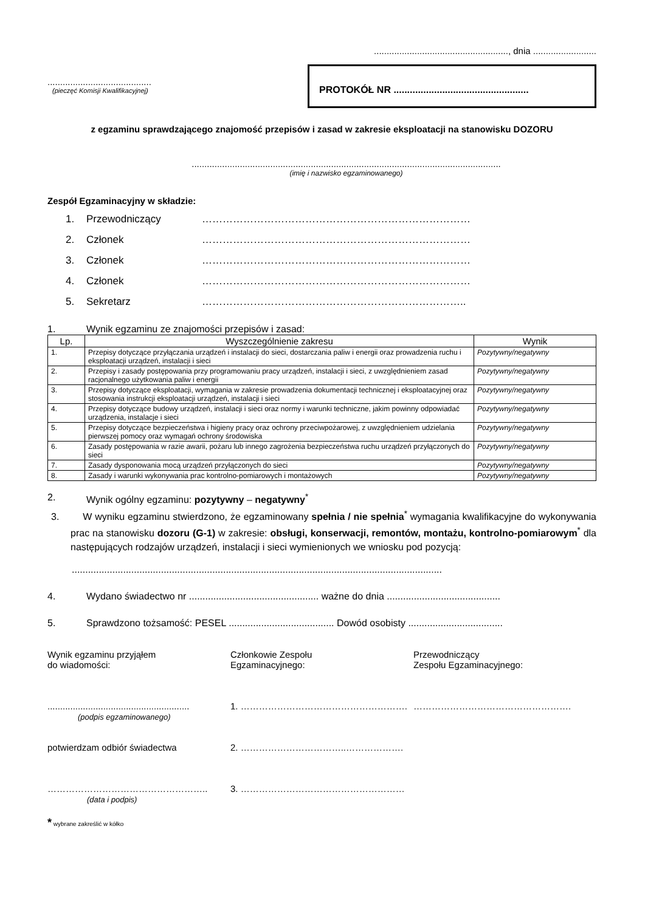....................................................., dnia .........................
.........................................
(pieczęć Komisji Kwalifikacyjnej)
PROTOKÓŁ NR ..................................................
z egzaminu sprawdzającego znajomość przepisów i zasad w zakresie eksploatacji na stanowisku DOZORU
..........................................................................................................................
(imię i nazwisko egzaminowanego)
Zespół Egzaminacyjny w składzie:
1. Przewodniczący ……………………………………………………………………
2. Członek ……………………………………………………………………
3. Członek ……………………………………………………………………
4. Członek ……………………………………………………………………
5. Sekretarz …………………………………………………………………..
1. Wynik egzaminu ze znajomości przepisów i zasad:
| Lp. | Wyszczególnienie zakresu | Wynik |
| --- | --- | --- |
| 1. | Przepisy dotyczące przyłączania urządzeń i instalacji do sieci, dostarczania paliw i energii oraz prowadzenia ruchu i eksploatacji urządzeń, instalacji i sieci | Pozytywny/negatywny |
| 2. | Przepisy i zasady postępowania przy programowaniu pracy urządzeń, instalacji i sieci, z uwzględnieniem zasad racjonalnego użytkowania paliw i energii | Pozytywny/negatywny |
| 3. | Przepisy dotyczące eksploatacji, wymagania w zakresie prowadzenia dokumentacji technicznej i eksploatacyjnej oraz stosowania instrukcji eksploatacji urządzeń, instalacji i sieci | Pozytywny/negatywny |
| 4. | Przepisy dotyczące budowy urządzeń, instalacji i sieci oraz normy i warunki techniczne, jakim powinny odpowiadać urządzenia, instalacje i sieci | Pozytywny/negatywny |
| 5. | Przepisy dotyczące bezpieczeństwa i higieny pracy oraz ochrony przeciwpożarowej, z uwzględnieniem udzielania pierwszej pomocy oraz wymagań ochrony środowiska | Pozytywny/negatywny |
| 6. | Zasady postępowania w razie awarii, pożaru lub innego zagrożenia bezpieczeństwa ruchu urządzeń przyłączonych do sieci | Pozytywny/negatywny |
| 7. | Zasady dysponowania mocą urządzeń przyłączonych do sieci | Pozytywny/negatywny |
| 8. | Zasady i warunki wykonywania prac kontrolno-pomiarowych i montażowych | Pozytywny/negatywny |
2. Wynik ogólny egzaminu: pozytywny – negatywny<sup>*</sup>
3. W wyniku egzaminu stwierdzono, że egzaminowany spełnia / nie spełnia<sup>*</sup> wymagania kwalifikacyjne do wykonywania prac na stanowisku dozoru (G-1) w zakresie: obsługi, konserwacji, remontów, montażu, kontrolno-pomiarowym<sup>*</sup> dla następujących rodzajów urządzeń, instalacji i sieci wymienionych we wniosku pod pozycją:
.........................................................................................................................................
4. Wydano świadectwo nr ................................................ ważne do dnia ..........................................
5. Sprawdzono tożsamość: PESEL ....................................... Dowód osobisty ...................................
Wynik egzaminu przyjąłem
do wiadomości:
........................................................
(podpis egzaminowanego)
potwierdzam odbiór świadectwa
……………………………………………..
(data i podpis)
Członkowie Zespołu
Egzaminacyjnego:
1. ……………………………………………….
2. ……………………………..……………….
3. ………………………………………………
Przewodniczący
Zespołu Egzaminacyjnego:
…………………………………………….
* wybrane zakreślić w kółko